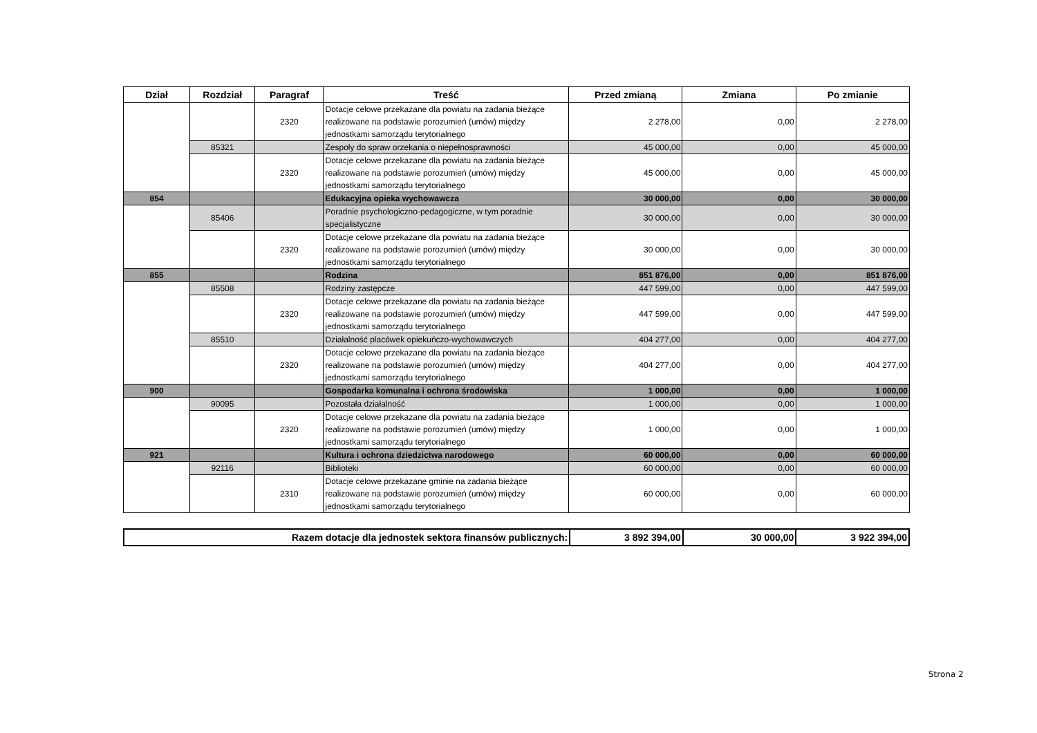| Dział | Rozdział | Paragraf | Treść | Przed zmianą | Zmiana | Po zmianie |
| --- | --- | --- | --- | --- | --- | --- |
| | | 2320 | Dotacje celowe przekazane dla powiatu na zadania bieżące realizowane na podstawie porozumień (umów) między jednostkami samorządu terytorialnego | 2 278,00 | 0,00 | 2 278,00 |
| | 85321 | | Zespoły do spraw orzekania o niepełnosprawności | 45 000,00 | 0,00 | 45 000,00 |
| | | 2320 | Dotacje celowe przekazane dla powiatu na zadania bieżące realizowane na podstawie porozumień (umów) między jednostkami samorządu terytorialnego | 45 000,00 | 0,00 | 45 000,00 |
| 854 | | | Edukacyjna opieka wychowawcza | 30 000,00 | 0,00 | 30 000,00 |
| | 85406 | | Poradnie psychologiczno-pedagogiczne, w tym poradnie specjalistyczne | 30 000,00 | 0,00 | 30 000,00 |
| | | 2320 | Dotacje celowe przekazane dla powiatu na zadania bieżące realizowane na podstawie porozumień (umów) między jednostkami samorządu terytorialnego | 30 000,00 | 0,00 | 30 000,00 |
| 855 | | | Rodzina | 851 876,00 | 0,00 | 851 876,00 |
| | 85508 | | Rodziny zastępcze | 447 599,00 | 0,00 | 447 599,00 |
| | | 2320 | Dotacje celowe przekazane dla powiatu na zadania bieżące realizowane na podstawie porozumień (umów) między jednostkami samorządu terytorialnego | 447 599,00 | 0,00 | 447 599,00 |
| | 85510 | | Działalność placówek opiekuńczo-wychowawczych | 404 277,00 | 0,00 | 404 277,00 |
| | | 2320 | Dotacje celowe przekazane dla powiatu na zadania bieżące realizowane na podstawie porozumień (umów) między jednostkami samorządu terytorialnego | 404 277,00 | 0,00 | 404 277,00 |
| 900 | | | Gospodarka komunalna i ochrona środowiska | 1 000,00 | 0,00 | 1 000,00 |
| | 90095 | | Pozostała działalność | 1 000,00 | 0,00 | 1 000,00 |
| | | 2320 | Dotacje celowe przekazane dla powiatu na zadania bieżące realizowane na podstawie porozumień (umów) między jednostkami samorządu terytorialnego | 1 000,00 | 0,00 | 1 000,00 |
| 921 | | | Kultura i ochrona dziedzictwa narodowego | 60 000,00 | 0,00 | 60 000,00 |
| | 92116 | | Biblioteki | 60 000,00 | 0,00 | 60 000,00 |
| | | 2310 | Dotacje celowe przekazane gminie na zadania bieżące realizowane na podstawie porozumień (umów) między jednostkami samorządu terytorialnego | 60 000,00 | 0,00 | 60 000,00 |
| Razem dotacje dla jednostek sektora finansów publicznych: | 3 892 394,00 | 30 000,00 | 3 922 394,00 |
Strona 2